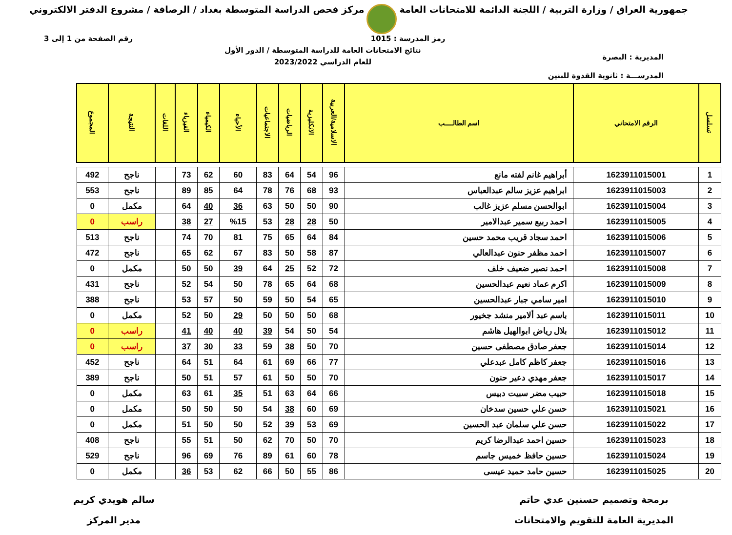جمهورية العراق / وزارة التربية / اللجنة الدائمة للامتحانات العامة
مركز فحص الدراسة المتوسطة بغداد / الرصافة / مشروع الدفتر الالكتروني
رمز المدرسة : 1015 رقم الصفحة من 1 إلى 3
المديرية : البصرة
المدرســـة : ثانوية القدوة للبنين
نتائج الامتحانات العامة للدراسة المتوسطة / الدور الأول
للعام الدراسي 2023/2022
| تسلسل | الرقم الامتحاني | اسم الطالــــب | الاسلامية/العربية | الانكليزية | الرياضيات | الاجتماعيات | الأحياء | الكيمياء | الفيزياء | اللغات | النتيجة | المجموع |
| --- | --- | --- | --- | --- | --- | --- | --- | --- | --- | --- | --- | --- |
| 1 | 1623911015001 | أبراهيم غانم لفته مانع | 96 | 54 | 64 | 83 | 60 | 62 | 73 | | ناجح | 492 |
| 2 | 1623911015003 | ابراهيم عزيز سالم عبدالعباس | 93 | 68 | 76 | 78 | 64 | 85 | 89 | | ناجح | 553 |
| 3 | 1623911015004 | ابوالحسن مسلم عزيز غالب | 90 | 50 | 50 | 63 | 36 | 40 | 64 | | مكمل | 0 |
| 4 | 1623911015005 | احمد ربيع سمير عبدالامير | 50 | 28 | 28 | 53 | %15 | 27 | 38 | | راسب | 0 |
| 5 | 1623911015006 | احمد سجاد قريب محمد حسين | 84 | 64 | 65 | 75 | 81 | 70 | 74 | | ناجح | 513 |
| 6 | 1623911015007 | احمد مظفر حنون عبدالعالي | 87 | 58 | 50 | 83 | 67 | 62 | 65 | | ناجح | 472 |
| 7 | 1623911015008 | احمد نصير ضعيف خلف | 72 | 52 | 25 | 64 | 39 | 50 | 50 | | مكمل | 0 |
| 8 | 1623911015009 | اكرم عماد نعيم عبدالحسين | 68 | 64 | 65 | 78 | 50 | 54 | 52 | | ناجح | 431 |
| 9 | 1623911015010 | امير سامي جبار عبدالحسين | 65 | 54 | 50 | 59 | 50 | 57 | 53 | | ناجح | 388 |
| 10 | 1623911015011 | باسم عبد ألامير منشد جخيور | 68 | 50 | 50 | 50 | 29 | 50 | 52 | | مكمل | 0 |
| 11 | 1623911015012 | بلال رياض ابوالهيل هاشم | 54 | 50 | 54 | 39 | 40 | 40 | 41 | | راسب | 0 |
| 12 | 1623911015014 | جعفر صادق مصطفى حسين | 70 | 50 | 38 | 59 | 33 | 30 | 37 | | راسب | 0 |
| 13 | 1623911015016 | جعفر كاظم كامل عبدعلي | 77 | 66 | 69 | 61 | 64 | 51 | 64 | | ناجح | 452 |
| 14 | 1623911015017 | جعفر مهدي دعير حنون | 70 | 50 | 50 | 61 | 57 | 51 | 50 | | ناجح | 389 |
| 15 | 1623911015018 | حبيب مضر سبيت دبيس | 66 | 64 | 63 | 51 | 35 | 61 | 63 | | مكمل | 0 |
| 16 | 1623911015021 | حسن علي حسين سدخان | 69 | 60 | 38 | 54 | 50 | 50 | 50 | | مكمل | 0 |
| 17 | 1623911015022 | حسن علي سلمان عبد الحسين | 69 | 53 | 39 | 52 | 50 | 50 | 51 | | مكمل | 0 |
| 18 | 1623911015023 | حسين احمد عبدالرضا كريم | 70 | 50 | 70 | 62 | 50 | 51 | 55 | | ناجح | 408 |
| 19 | 1623911015024 | حسين حافظ خميس جاسم | 78 | 60 | 61 | 89 | 76 | 69 | 96 | | ناجح | 529 |
| 20 | 1623911015025 | حسين حامد حميد عيسى | 86 | 55 | 50 | 66 | 62 | 53 | 36 | | مكمل | 0 |
برمجة وتصميم حسنين عدي حاتم
المديرية العامة للتقويم والامتحانات
سالم هويدي كريم
مدير المركز